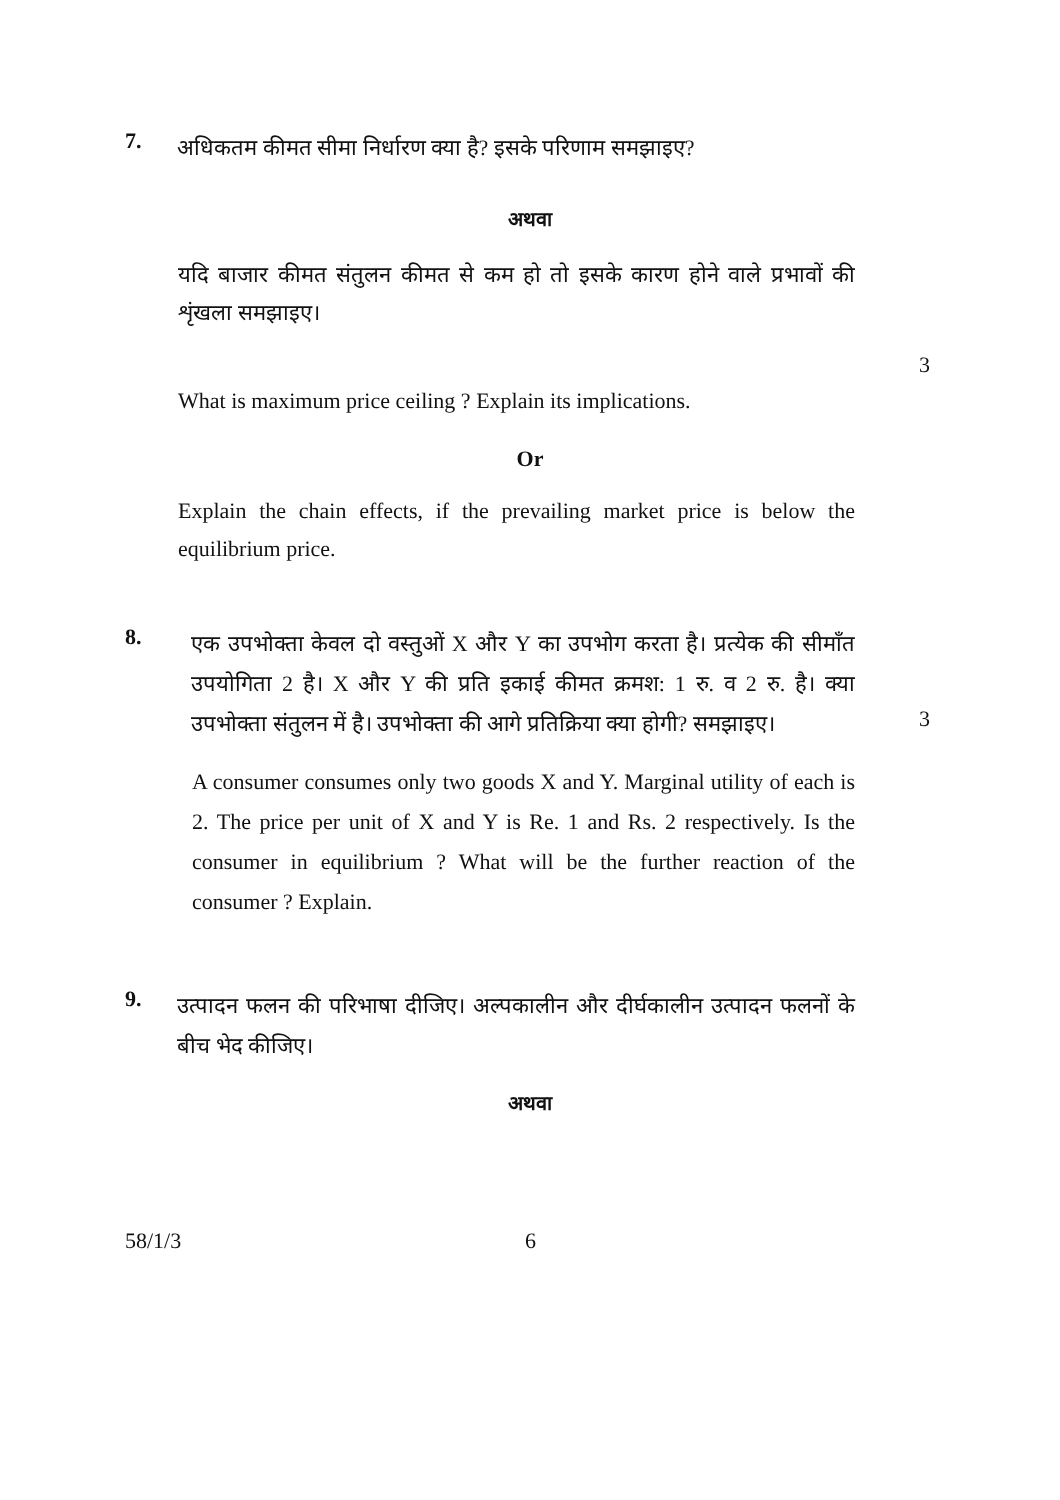7.
अधिकतम कीमत सीमा निर्धारण क्या है? इसके परिणाम समझाइए?
अथवा
यदि बाजार कीमत संतुलन कीमत से कम हो तो इसके कारण होने वाले प्रभावों की शृंखला समझाइए।
3
What is maximum price ceiling ? Explain its implications.
Or
Explain the chain effects, if the prevailing market price is below the equilibrium price.
8.
एक उपभोक्ता केवल दो वस्तुओं X और Y का उपभोग करता है। प्रत्येक की सीमाँत उपयोगिता 2 है। X और Y की प्रति इकाई कीमत क्रमश: 1 रु. व 2 रु. है। क्या उपभोक्ता संतुलन में है। उपभोक्ता की आगे प्रतिक्रिया क्या होगी? समझाइए।
3
A consumer consumes only two goods X and Y. Marginal utility of each is 2. The price per unit of X and Y is Re. 1 and Rs. 2 respectively. Is the consumer in equilibrium ? What will be the further reaction of the consumer ? Explain.
9.
उत्पादन फलन की परिभाषा दीजिए। अल्पकालीन और दीर्घकालीन उत्पादन फलनों के बीच भेद कीजिए।
अथवा
58/1/3 6